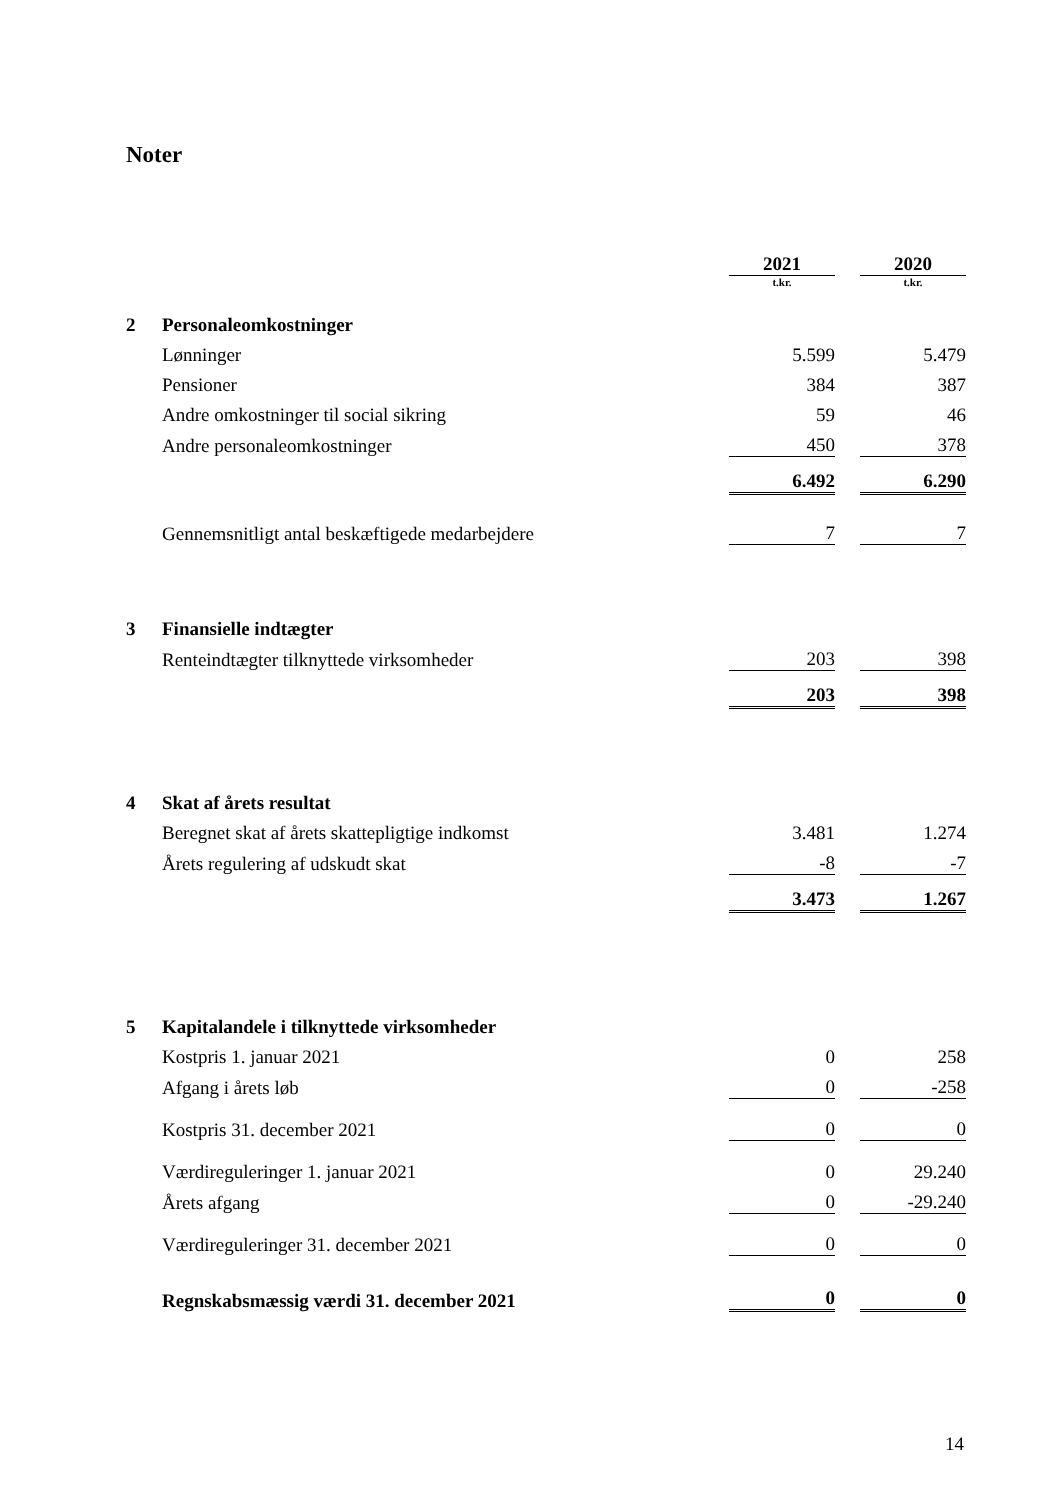Noter
| | | 2021 | | 2020 |
| --- | --- | --- | --- | --- |
| | | t.kr. | | t.kr. |
| 2 | Personaleomkostninger | | | |
| | Lønninger | 5.599 | | 5.479 |
| | Pensioner | 384 | | 387 |
| | Andre omkostninger til social sikring | 59 | | 46 |
| | Andre personaleomkostninger | 450 | | 378 |
| | | 6.492 | | 6.290 |
| | Gennemsnitligt antal beskæftigede medarbejdere | 7 | | 7 |
| 3 | Finansielle indtægter | | | |
| | Renteindtægter tilknyttede virksomheder | 203 | | 398 |
| | | 203 | | 398 |
| 4 | Skat af årets resultat | | | |
| | Beregnet skat af årets skattepligtige indkomst | 3.481 | | 1.274 |
| | Årets regulering af udskudt skat | -8 | | -7 |
| | | 3.473 | | 1.267 |
| 5 | Kapitalandele i tilknyttede virksomheder | | | |
| | Kostpris 1. januar 2021 | 0 | | 258 |
| | Afgang i årets løb | 0 | | -258 |
| | Kostpris 31. december 2021 | 0 | | 0 |
| | Værdireguleringer 1. januar 2021 | 0 | | 29.240 |
| | Årets afgang | 0 | | -29.240 |
| | Værdireguleringer 31. december 2021 | 0 | | 0 |
| | Regnskabsmæssig værdi 31. december 2021 | 0 | | 0 |
14